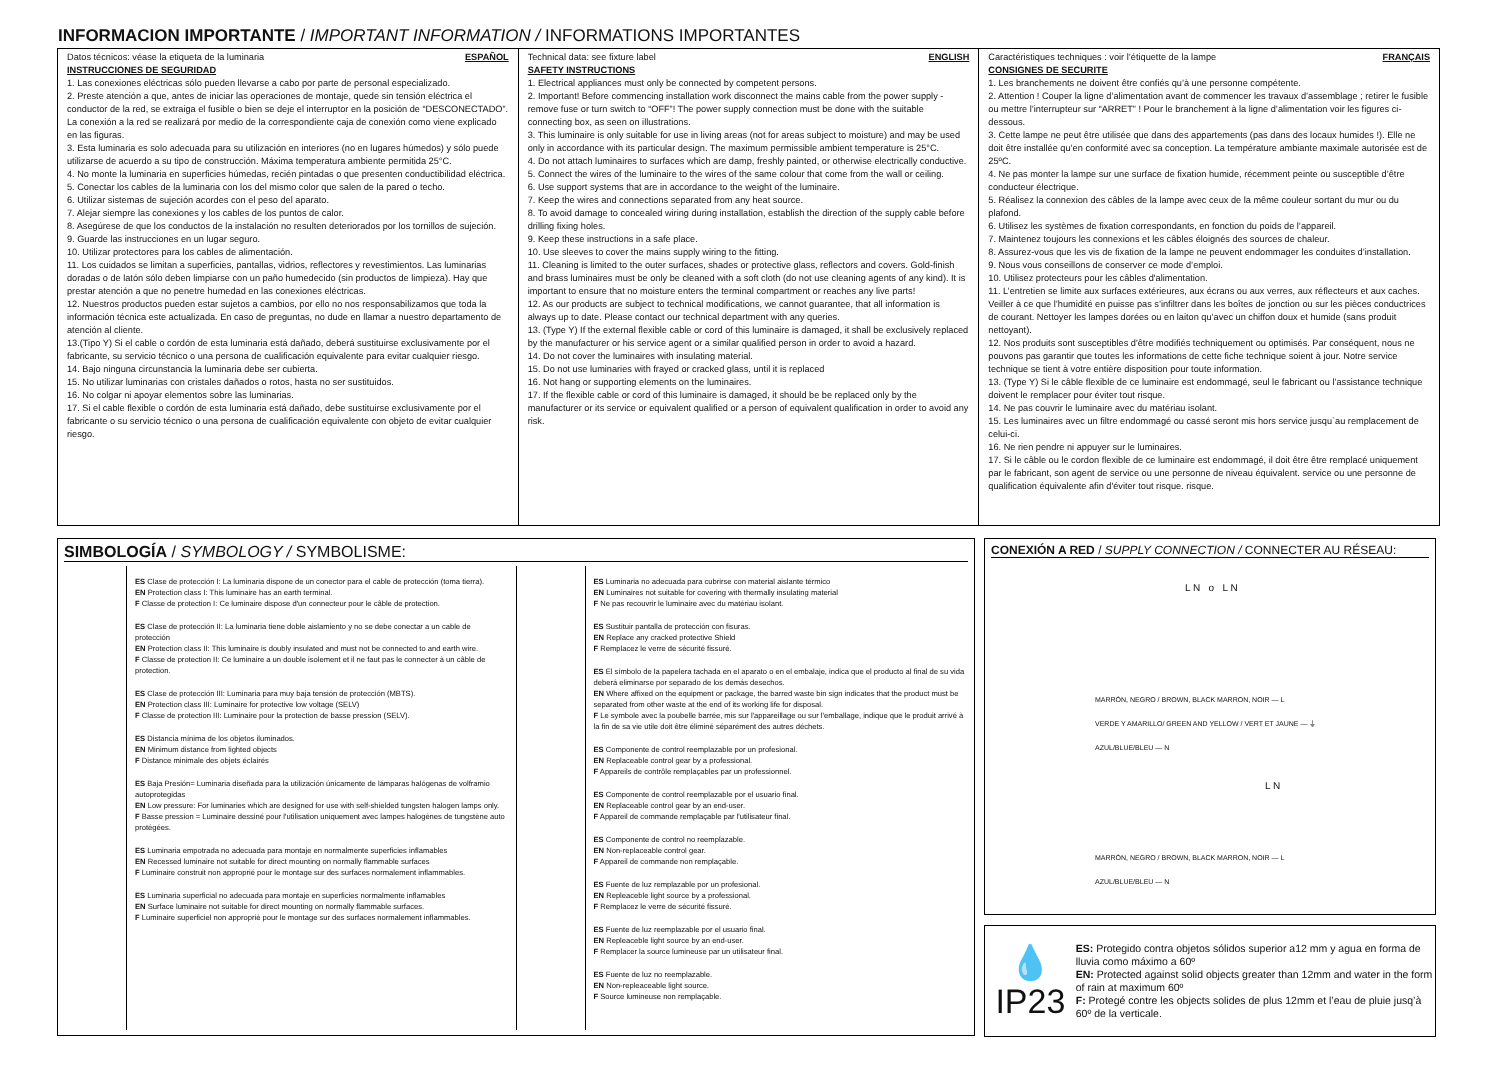INFORMACION IMPORTANTE / IMPORTANT INFORMATION / INFORMATIONS IMPORTANTES
Datos técnicos: véase la etiqueta de la luminaria ESPAÑOL
INSTRUCCIONES DE SEGURIDAD
1. Las conexiones eléctricas sólo pueden llevarse a cabo por parte de personal especializado.
2. Preste atención a que, antes de iniciar las operaciones de montaje, quede sin tensión eléctrica el conductor de la red, se extraiga el fusible o bien se deje el interruptor en la posición de “DESCONECTADO”. La conexión a la red se realizará por medio de la correspondiente caja de conexión como viene explicado en las figuras.
3. Esta luminaria es solo adecuada para su utilización en interiores (no en lugares húmedos) y sólo puede utilizarse de acuerdo a su tipo de construcción. Máxima temperatura ambiente permitida 25°C.
4. No monte la luminaria en superficies húmedas, recién pintadas o que presenten conductibilidad eléctrica.
5. Conectar los cables de la luminaria con los del mismo color que salen de la pared o techo.
6. Utilizar sistemas de sujeción acordes con el peso del aparato.
7. Alejar siempre las conexiones y los cables de los puntos de calor.
8. Asegúrese de que los conductos de la instalación no resulten deteriorados por los tornillos de sujeción.
9. Guarde las instrucciones en un lugar seguro.
10. Utilizar protectores para los cables de alimentación.
11. Los cuidados se limitan a superficies, pantallas, vidrios, reflectores y revestimientos. Las luminarias doradas o de latón sólo deben limpiarse con un paño humedecido (sin productos de limpieza). Hay que prestar atención a que no penetre humedad en las conexiones eléctricas.
12. Nuestros productos pueden estar sujetos a cambios, por ello no nos responsabilizamos que toda la información técnica este actualizada. En caso de preguntas, no dude en llamar a nuestro departamento de atención al cliente.
13.(Tipo Y) Si el cable o cordón de esta luminaria está dañado, deberá sustituirse exclusivamente por el fabricante, su servicio técnico o una persona de cualificación equivalente para evitar cualquier riesgo.
14. Bajo ninguna circunstancia la luminaria debe ser cubierta.
15. No utilizar luminarias con cristales dañados o rotos, hasta no ser sustituidos.
16. No colgar ni apoyar elementos sobre las luminarias.
17. Si el cable flexible o cordón de esta luminaria está dañado, debe sustituirse exclusivamente por el fabricante o su servicio técnico o una persona de cualificación equivalente con objeto de evitar cualquier riesgo.
Technical data: see fixture label ENGLISH
SAFETY INSTRUCTIONS
1. Electrical appliances must only be connected by competent persons.
2. Important! Before commencing installation work disconnect the mains cable from the power supply - remove fuse or turn switch to “OFF”! The power supply connection must be done with the suitable connecting box, as seen on illustrations.
3. This luminaire is only suitable for use in living areas (not for areas subject to moisture) and may be used only in accordance with its particular design. The maximum permissible ambient temperature is 25°C.
4. Do not attach luminaires to surfaces which are damp, freshly painted, or otherwise electrically conductive.
5. Connect the wires of the luminaire to the wires of the same colour that come from the wall or ceiling.
6. Use support systems that are in accordance to the weight of the luminaire.
7. Keep the wires and connections separated from any heat source.
8. To avoid damage to concealed wiring during installation, establish the direction of the supply cable before drilling fixing holes.
9. Keep these instructions in a safe place.
10. Use sleeves to cover the mains supply wiring to the fitting.
11. Cleaning is limited to the outer surfaces, shades or protective glass, reflectors and covers. Gold-finish and brass luminaires must be only be cleaned with a soft cloth (do not use cleaning agents of any kind). It is important to ensure that no moisture enters the terminal compartment or reaches any live parts!
12. As our products are subject to technical modifications, we cannot guarantee, that all information is always up to date. Please contact our technical department with any queries.
13. (Type Y) If the external flexible cable or cord of this luminaire is damaged, it shall be exclusively replaced by the manufacturer or his service agent or a similar qualified person in order to avoid a hazard.
14. Do not cover the luminaires with insulating material.
15. Do not use luminaries with frayed or cracked glass, until it is replaced
16. Not hang or supporting elements on the luminaires.
17. If the flexible cable or cord of this luminaire is damaged, it should be be replaced only by the manufacturer or its service or equivalent qualified or a person of equivalent qualification in order to avoid any risk.
Caractéristiques techniques : voir l’étiquette de la lampe FRANÇAIS
CONSIGNES DE SECURITE
1. Les branchements ne doivent être confiés qu’à une personne compétente.
2. Attention ! Couper la ligne d’alimentation avant de commencer les travaux d’assemblage ; retirer le fusible ou mettre l’interrupteur sur “ARRET” ! Pour le branchement à la ligne d’alimentation voir les figures ci-dessous.
3. Cette lampe ne peut être utilisée que dans des appartements (pas dans des locaux humides !). Elle ne doit être installée qu’en conformité avec sa conception. La température ambiante maximale autorisée est de 25ºC.
4. Ne pas monter la lampe sur une surface de fixation humide, récemment peinte ou susceptible d’être conducteur électrique.
5. Réalisez la connexion des câbles de la lampe avec ceux de la même couleur sortant du mur ou du plafond.
6. Utilisez les systèmes de fixation correspondants, en fonction du poids de l’appareil.
7. Maintenez toujours les connexions et les câbles éloignés des sources de chaleur.
8. Assurez-vous que les vis de fixation de la lampe ne peuvent endommager les conduites d’installation.
9. Nous vous conseillons de conserver ce mode d’emploi.
10. Utilisez protecteurs pour les câbles d'alimentation.
11. L’entretien se limite aux surfaces extérieures, aux écrans ou aux verres, aux réflecteurs et aux caches. Veiller à ce que l’humidité en puisse pas s’infiltrer dans les boîtes de jonction ou sur les pièces conductrices de courant. Nettoyer les lampes dorées ou en laiton qu’avec un chiffon doux et humide (sans produit nettoyant).
12. Nos produits sont susceptibles d'être modifiés techniquement ou optimisés. Par conséquent, nous ne pouvons pas garantir que toutes les informations de cette fiche technique soient à jour. Notre service technique se tient à votre entière disposition pour toute information.
13. (Type Y) Si le câble flexible de ce luminaire est endommagé, seul le fabricant ou l’assistance technique doivent le remplacer pour éviter tout risque.
14. Ne pas couvrir le luminaire avec du matériau isolant.
15. Les luminaires avec un filtre endommagé ou cassé seront mis hors service jusqu`au remplacement de celui-ci.
16. Ne rien pendre ni appuyer sur le luminaires.
17. Si le câble ou le cordon flexible de ce luminaire est endommagé, il doit être être remplacé uniquement par le fabricant, son agent de service ou une personne de niveau équivalent. service ou une personne de qualification équivalente afin d'éviter tout risque. risque.
SIMBOLOGÍA / SYMBOLOGY / SYMBOLISME:
ES Clase de protección I: La luminaria dispone de un conector para el cable de protección (toma tierra).
EN Protection class I: This luminaire has an earth terminal.
F Classe de protection I: Ce luminaire dispose d'un connecteur pour le câble de protection.
ES Clase de protección II: La luminaria tiene doble aislamiento y no se debe conectar a un cable de protección
EN Protection class II: This luminaire is doubly insulated and must not be connected to and earth wire.
F Classe de protection II: Ce luminaire a un double isolement et il ne faut pas le connecter à un câble de protection.
ES Clase de protección III: Luminaria para muy baja tensión de protección (MBTS).
EN Protection class III: Luminaire for protective low voltage (SELV)
F Classe de protection III: Luminaire pour la protection de basse pression (SELV).
ES Distancia mínima de los objetos iluminados.
EN Minimum distance from lighted objects
F Distance minimale des objets éclairés
ES Baja Presión= Luminaria diseñada para la utilización únicamente de lámparas halógenas de volframio autoprotegidas
EN Low pressure: For luminaries which are designed for use with self-shielded tungsten halogen lamps only.
F Basse pression = Luminaire dessiné pour l'utilisation uniquement avec lampes halogènes de tungstène auto protégées.
ES Luminaria empotrada no adecuada para montaje en normalmente superficies inflamables
EN Recessed luminaire not suitable for direct mounting on normally flammable surfaces
F Luminaire construit non approprié pour le montage sur des surfaces normalement inflammables.
ES Luminaria superficial no adecuada para montaje en superficies normalmente inflamables
EN Surface luminaire not suitable for direct mounting on normally flammable surfaces.
F Luminaire superficiel non approprié pour le montage sur des surfaces normalement inflammables.
ES Luminaria no adecuada para cubrirse con material aislante térmico
EN Luminaires not suitable for covering with thermally insulating material
F Ne pas recouvrir le luminaire avec du matériau isolant.
ES Sustituir pantalla de protección con fisuras.
EN Replace any cracked protective Shield
F Remplacez le verre de sécurité fissuré.
ES El símbolo de la papelera tachada en el aparato o en el embalaje, indica que el producto al final de su vida deberá eliminarse por separado de los demás desechos.
EN Where affixed on the equipment or package, the barred waste bin sign indicates that the product must be separated from other waste at the end of its working life for disposal.
F Le symbole avec la poubelle barrée, mis sur l'appareillage ou sur l'emballage, indique que le produit arrivé à la fin de sa vie utile doit être éliminé séparément des autres déchets.
ES Componente de control reemplazable por un profesional.
EN Replaceable control gear by a professional.
F Appareils de contrôle remplaçables par un professionnel.
ES Componente de control reemplazable por el usuario final.
EN Replaceable control gear by an end-user.
F Appareil de commande remplaçable par l'utilisateur final.
ES Componente de control no reemplazable.
EN Non-replaceable control gear.
F Appareil de commande non remplaçable.
ES Fuente de luz remplazable por un profesional.
EN Repleaceble light source by a professional.
F Remplacez le verre de sécurité fissuré.
ES Fuente de luz reemplazable por el usuario final.
EN Repleaceble light source by an end-user.
F Remplacer la source lumineuse par un utilisateur final.
ES Fuente de luz no reemplazable.
EN Non-repleaceable light source.
F Source lumineuse non remplaçable.
CONEXIÓN A RED / SUPPLY CONNECTION / CONNECTER AU RÉSEAU:
L N o L N
MARRÓN, NEGRO / BROWN, BLACK MARRON, NOIR — L
VERDE Y AMARILLO/ GREEN AND YELLOW / VERT ET JAUNE — ⏚
AZUL/BLUE/BLEU — N
L N
MARRÓN, NEGRO / BROWN, BLACK MARRON, NOIR — L
AZUL/BLUE/BLEU — N
💧IP23
ES: Protegido contra objetos sólidos superior a12 mm y agua en forma de lluvia como máximo a 60º
EN: Protected against solid objects greater than 12mm and water in the form of rain at maximum 60º
F: Protegé contre les objects solides de plus 12mm et l’eau de pluie jusq’à 60º de la verticale.